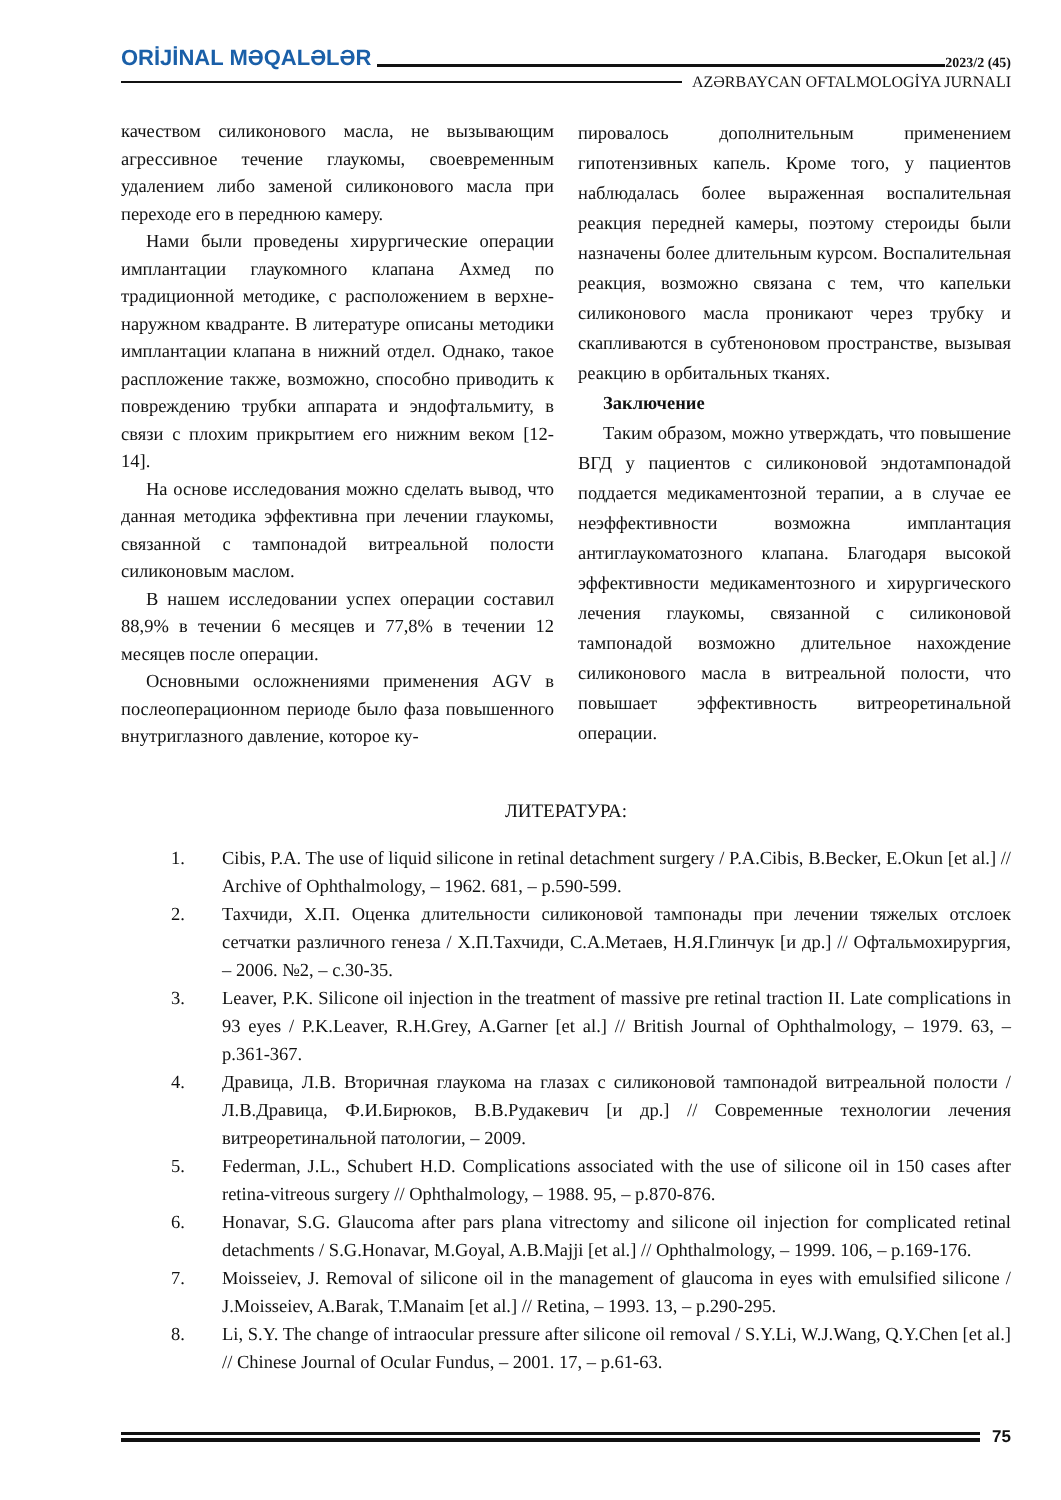ORİJİNAL MƏQALƏLƏR 2023/2 (45)
AZƏRBAYCAN OFTALMOLOGİYA JURNALI
качеством силиконового масла, не вызывающим агрессивное течение глаукомы, своевременным удалением либо заменой силиконового масла при переходе его в переднюю камеру.
Нами были проведены хирургические операции имплантации глаукомного клапана Ахмед по традиционной методике, с расположением в верхне-наружном квадранте. В литературе описаны методики имплантации клапана в нижний отдел. Однако, такое распложение также, возможно, способно приводить к повреждению трубки аппарата и эндофтальмиту, в связи с плохим прикрытием его нижним веком [12-14].
На основе исследования можно сделать вывод, что данная методика эффективна при лечении глаукомы, связанной с тампонадой витреальной полости силиконовым маслом.
В нашем исследовании успех операции составил 88,9% в течении 6 месяцев и 77,8% в течении 12 месяцев после операции.
Основными осложнениями применения AGV в послеоперационном периоде было фаза повышенного внутриглазного давление, которое ку-
пировалось дополнительным применением гипотензивных капель. Кроме того, у пациентов наблюдалась более выраженная воспалительная реакция передней камеры, поэтому стероиды были назначены более длительным курсом. Воспалительная реакция, возможно связана с тем, что капельки силиконового масла проникают через трубку и скапливаются в субтеноновом пространстве, вызывая реакцию в орбитальных тканях.
Заключение
Таким образом, можно утверждать, что повышение ВГД у пациентов с силиконовой эндотампонадой поддается медикаментозной терапии, а в случае ее неэффективности возможна имплантация антиглаукоматозного клапана. Благодаря высокой эффективности медикаментозного и хирургического лечения глаукомы, связанной с силиконовой тампонадой возможно длительное нахождение силиконового масла в витреальной полости, что повышает эффективность витреоретинальной операции.
ЛИТЕРАТУРА:
1. Cibis, P.A. The use of liquid silicone in retinal detachment surgery / P.A.Cibis, B.Becker, E.Okun [et al.] // Archive of Ophthalmology, – 1962. 681, – p.590-599.
2. Тахчиди, Х.П. Оценка длительности силиконовой тампонады при лечении тяжелых отслоек сетчатки различного генеза / Х.П.Тахчиди, С.А.Метаев, Н.Я.Глинчук [и др.] // Офтальмохирургия, – 2006. №2, – с.30-35.
3. Leaver, P.K. Silicone oil injection in the treatment of massive pre retinal traction II. Late complications in 93 eyes / P.K.Leaver, R.H.Grey, A.Garner [et al.] // British Journal of Ophthalmology, – 1979. 63, – p.361-367.
4. Дравица, Л.В. Вторичная глаукома на глазах с силиконовой тампонадой витреальной полости / Л.В.Дравица, Ф.И.Бирюков, В.В.Рудакевич [и др.] // Современные технологии лечения витреоретинальной патологии, – 2009.
5. Federman, J.L., Schubert H.D. Complications associated with the use of silicone oil in 150 cases after retina-vitreous surgery // Ophthalmology, – 1988. 95, – p.870-876.
6. Honavar, S.G. Glaucoma after pars plana vitrectomy and silicone oil injection for complicated retinal detachments / S.G.Honavar, M.Goyal, A.B.Majji [et al.] // Ophthalmology, – 1999. 106, – p.169-176.
7. Moisseiev, J. Removal of silicone oil in the management of glaucoma in eyes with emulsified silicone / J.Moisseiev, A.Barak, T.Manaim [et al.] // Retina, – 1993. 13, – p.290-295.
8. Li, S.Y. The change of intraocular pressure after silicone oil removal / S.Y.Li, W.J.Wang, Q.Y.Chen [et al.] // Chinese Journal of Ocular Fundus, – 2001. 17, – p.61-63.
75